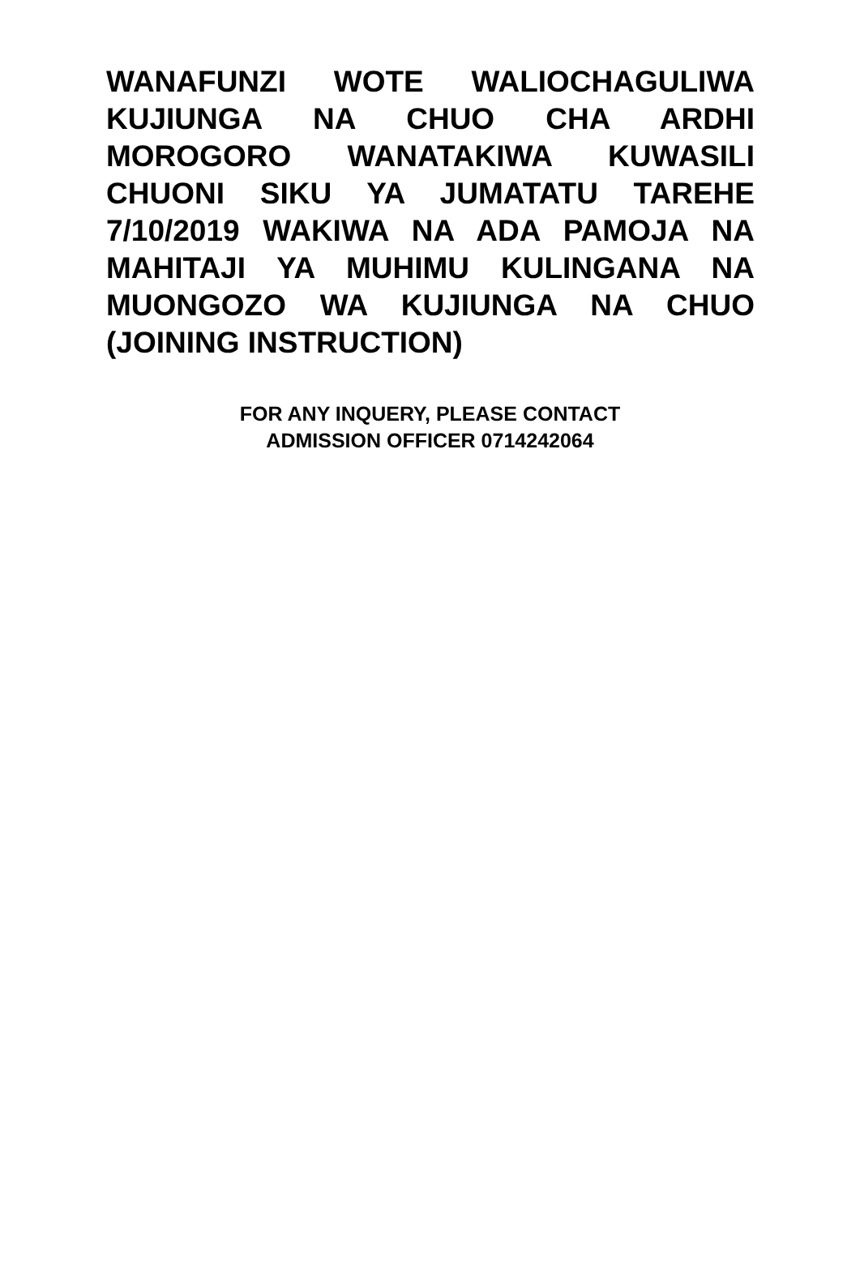WANAFUNZI WOTE WALIOCHAGULIWA KUJIUNGA NA CHUO CHA ARDHI MOROGORO WANATAKIWA KUWASILI CHUONI SIKU YA JUMATATU TAREHE 7/10/2019 WAKIWA NA ADA PAMOJA NA MAHITAJI YA MUHIMU KULINGANA NA MUONGOZO WA KUJIUNGA NA CHUO (JOINING INSTRUCTION)
FOR ANY INQUERY, PLEASE CONTACT
ADMISSION OFFICER 0714242064